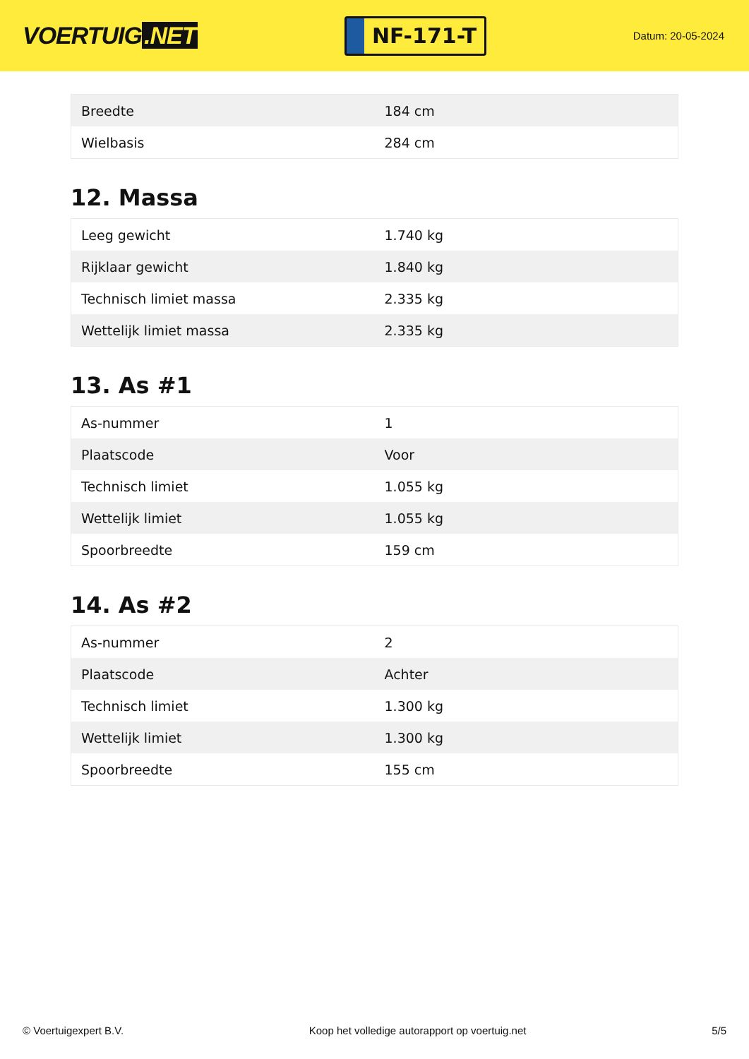VOERTUIG.NET
NF-171-T
Datum: 20-05-2024
| Breedte | 184 cm |
| Wielbasis | 284 cm |
12. Massa
| Leeg gewicht | 1.740 kg |
| Rijklaar gewicht | 1.840 kg |
| Technisch limiet massa | 2.335 kg |
| Wettelijk limiet massa | 2.335 kg |
13. As #1
| As-nummer | 1 |
| Plaatscode | Voor |
| Technisch limiet | 1.055 kg |
| Wettelijk limiet | 1.055 kg |
| Spoorbreedte | 159 cm |
14. As #2
| As-nummer | 2 |
| Plaatscode | Achter |
| Technisch limiet | 1.300 kg |
| Wettelijk limiet | 1.300 kg |
| Spoorbreedte | 155 cm |
© Voertuigexpert B.V. Koop het volledige autorapport op voertuig.net 5/5